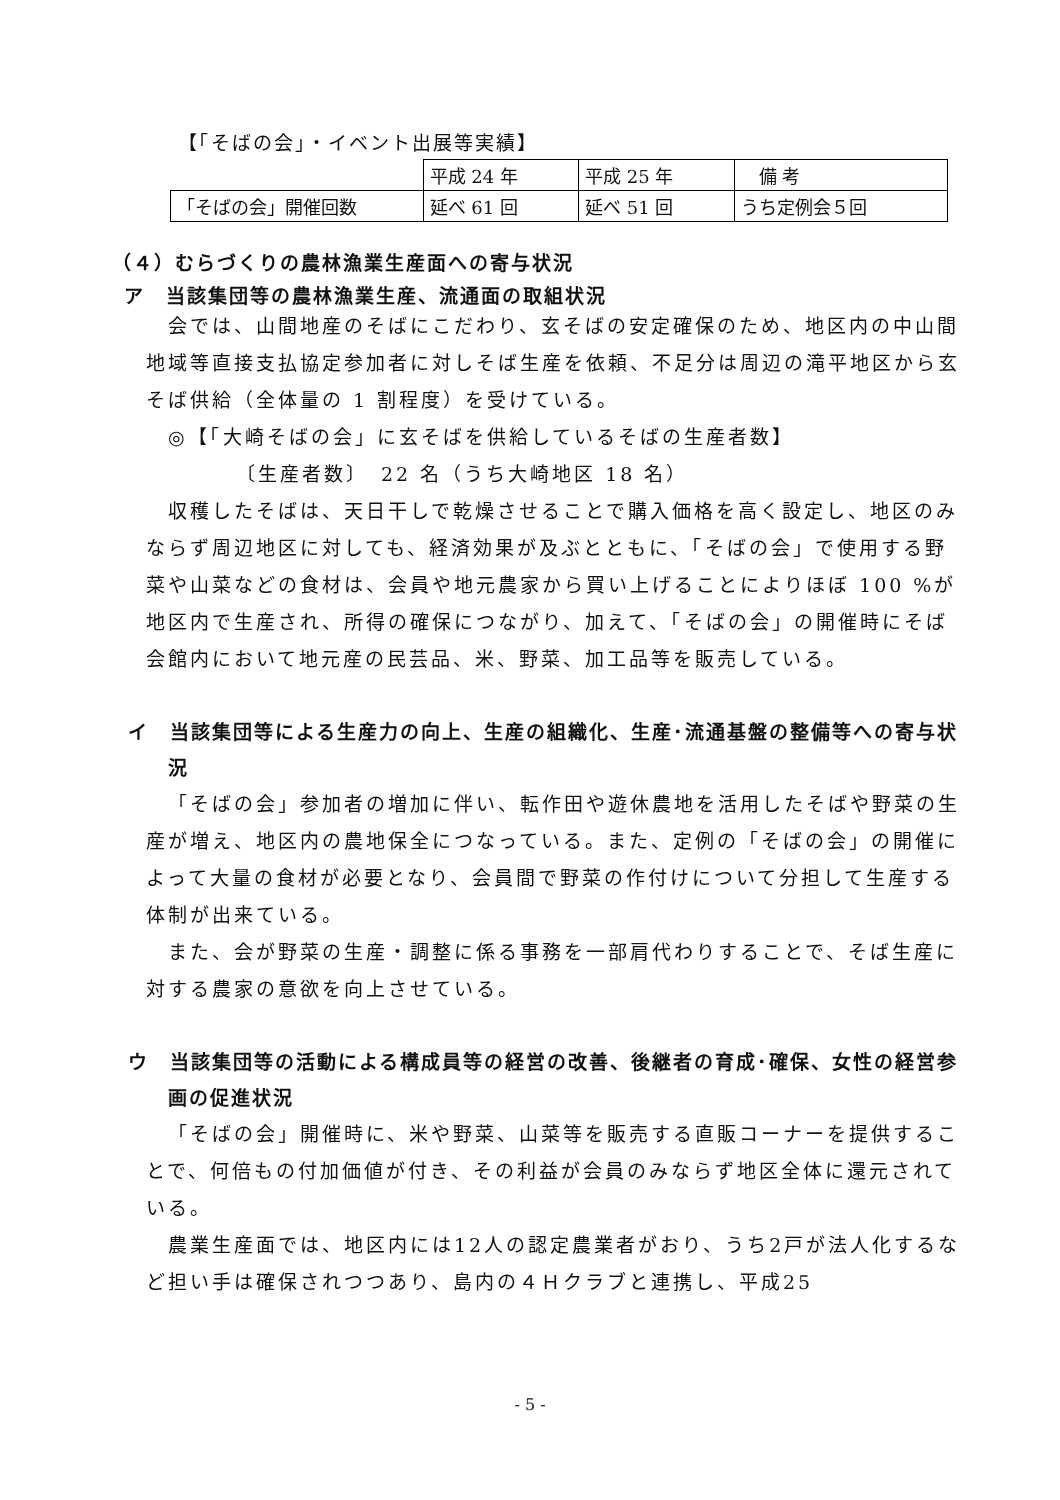【「そばの会」・イベント出展等実績】
| | 平成 24 年 | 平成 25 年 | 備 考 |
| 「そばの会」開催回数 | 延べ 61 回 | 延べ 51 回 | うち定例会５回 |
（４）むらづくりの農林漁業生産面への寄与状況
ア　当該集団等の農林漁業生産、流通面の取組状況
会では、山間地産のそばにこだわり、玄そばの安定確保のため、地区内の中山間地域等直接支払協定参加者に対しそば生産を依頼、不足分は周辺の滝平地区から玄そば供給（全体量の 1 割程度）を受けている。
◎【「大崎そばの会」に玄そばを供給しているそばの生産者数】
〔生産者数〕　22 名（うち大崎地区 18 名）
収穫したそばは、天日干しで乾燥させることで購入価格を高く設定し、地区のみならず周辺地区に対しても、経済効果が及ぶとともに、「そばの会」で使用する野菜や山菜などの食材は、会員や地元農家から買い上げることによりほぼ 100 %が地区内で生産され、所得の確保につながり、加えて、「そばの会」の開催時にそば会館内において地元産の民芸品、米、野菜、加工品等を販売している。
イ　当該集団等による生産力の向上、生産の組織化、生産･流通基盤の整備等への寄与状況
「そばの会」参加者の増加に伴い、転作田や遊休農地を活用したそばや野菜の生産が増え、地区内の農地保全につなっている。また、定例の「そばの会」の開催によって大量の食材が必要となり、会員間で野菜の作付けについて分担して生産する体制が出来ている。
また、会が野菜の生産・調整に係る事務を一部肩代わりすることで、そば生産に対する農家の意欲を向上させている。
ウ　当該集団等の活動による構成員等の経営の改善、後継者の育成･確保、女性の経営参画の促進状況
「そばの会」開催時に、米や野菜、山菜等を販売する直販コーナーを提供することで、何倍もの付加価値が付き、その利益が会員のみならず地区全体に還元されている。
農業生産面では、地区内には12人の認定農業者がおり、うち2戸が法人化するなど担い手は確保されつつあり、島内の４Ｈクラブと連携し、平成25
- 5 -